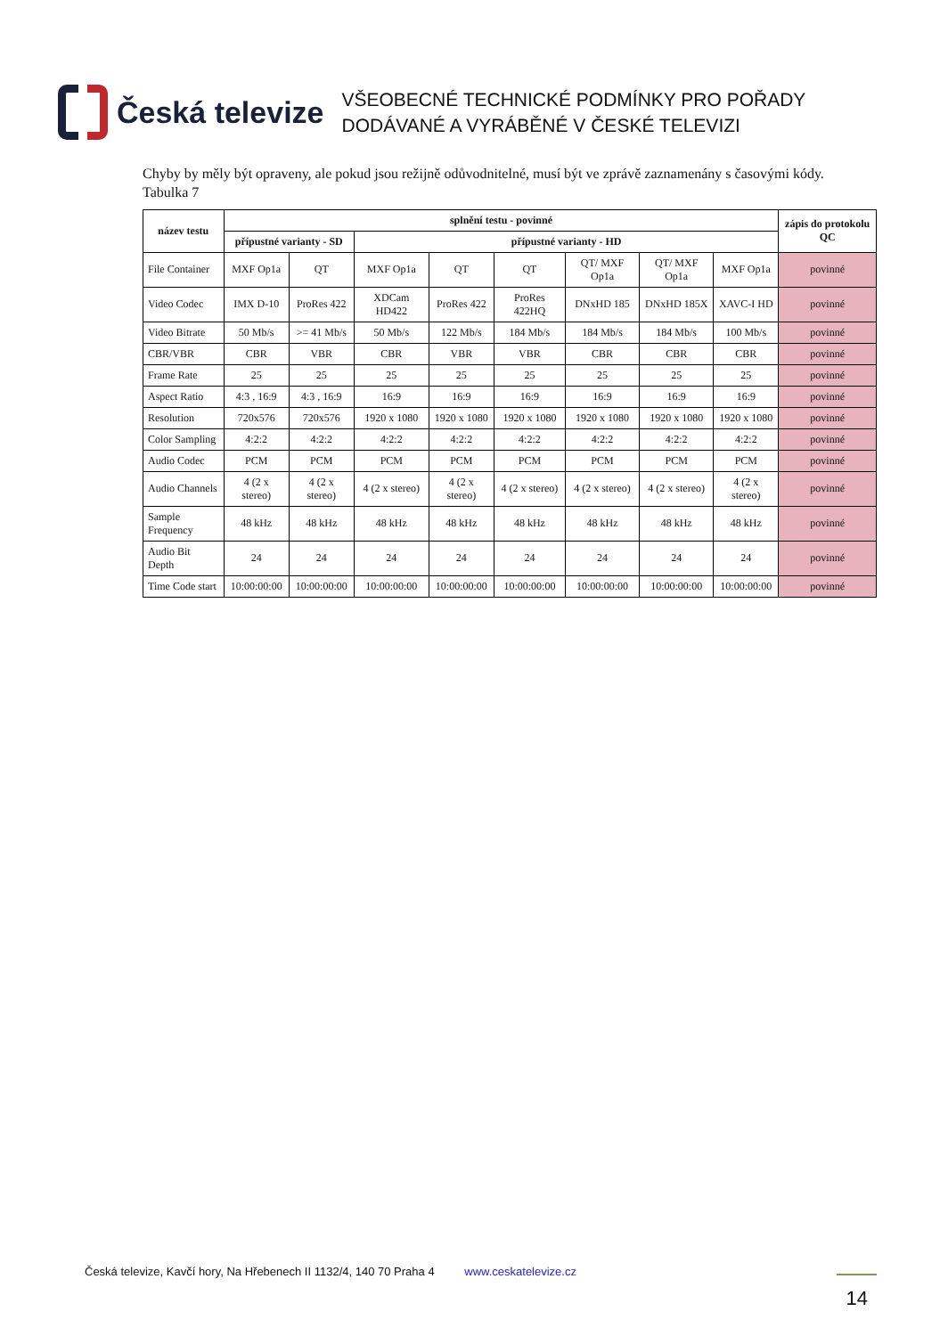Česká televize
VŠEOBECNÉ TECHNICKÉ PODMÍNKY PRO POŘADY
DODÁVANÉ A VYRÁBĚNÉ V ČESKÉ TELEVIZI
Chyby by měly být opraveny, ale pokud jsou režijně odůvodnitelné, musí být ve zprávě zaznamenány s časovými kódy.
Tabulka 7
| název testu | splnění testu - povinné | | | | | | | | zápis do protokolu QC |
| --- | --- | --- | --- | --- | --- | --- | --- | --- | --- |
| | přípustné varianty - SD | | přípustné varianty - HD | | | | | | |
| File Container | MXF Op1a | QT | MXF Op1a | QT | QT | QT/ MXF Op1a | QT/ MXF Op1a | MXF Op1a | povinné |
| Video Codec | IMX D-10 | ProRes 422 | XDCam HD422 | ProRes 422 | ProRes 422HQ | DNxHD 185 | DNxHD 185X | XAVC-I HD | povinné |
| Video Bitrate | 50 Mb/s | >= 41 Mb/s | 50 Mb/s | 122 Mb/s | 184 Mb/s | 184 Mb/s | 184 Mb/s | 100 Mb/s | povinné |
| CBR/VBR | CBR | VBR | CBR | VBR | VBR | CBR | CBR | CBR | povinné |
| Frame Rate | 25 | 25 | 25 | 25 | 25 | 25 | 25 | 25 | povinné |
| Aspect Ratio | 4:3 , 16:9 | 4:3 , 16:9 | 16:9 | 16:9 | 16:9 | 16:9 | 16:9 | 16:9 | povinné |
| Resolution | 720x576 | 720x576 | 1920 x 1080 | 1920 x 1080 | 1920 x 1080 | 1920 x 1080 | 1920 x 1080 | 1920 x 1080 | povinné |
| Color Sampling | 4:2:2 | 4:2:2 | 4:2:2 | 4:2:2 | 4:2:2 | 4:2:2 | 4:2:2 | 4:2:2 | povinné |
| Audio Codec | PCM | PCM | PCM | PCM | PCM | PCM | PCM | PCM | povinné |
| Audio Channels | 4 (2 x stereo) | 4 (2 x stereo) | 4 (2 x stereo) | 4 (2 x stereo) | 4 (2 x stereo) | 4 (2 x stereo) | 4 (2 x stereo) | 4 (2 x stereo) | povinné |
| Sample Frequency | 48 kHz | 48 kHz | 48 kHz | 48 kHz | 48 kHz | 48 kHz | 48 kHz | 48 kHz | povinné |
| Audio Bit Depth | 24 | 24 | 24 | 24 | 24 | 24 | 24 | 24 | povinné |
| Time Code start | 10:00:00:00 | 10:00:00:00 | 10:00:00:00 | 10:00:00:00 | 10:00:00:00 | 10:00:00:00 | 10:00:00:00 | 10:00:00:00 | povinné |
Česká televize, Kavčí hory, Na Hřebenech II 1132/4, 140 70 Praha 4 www.ceskatelevize.cz
14